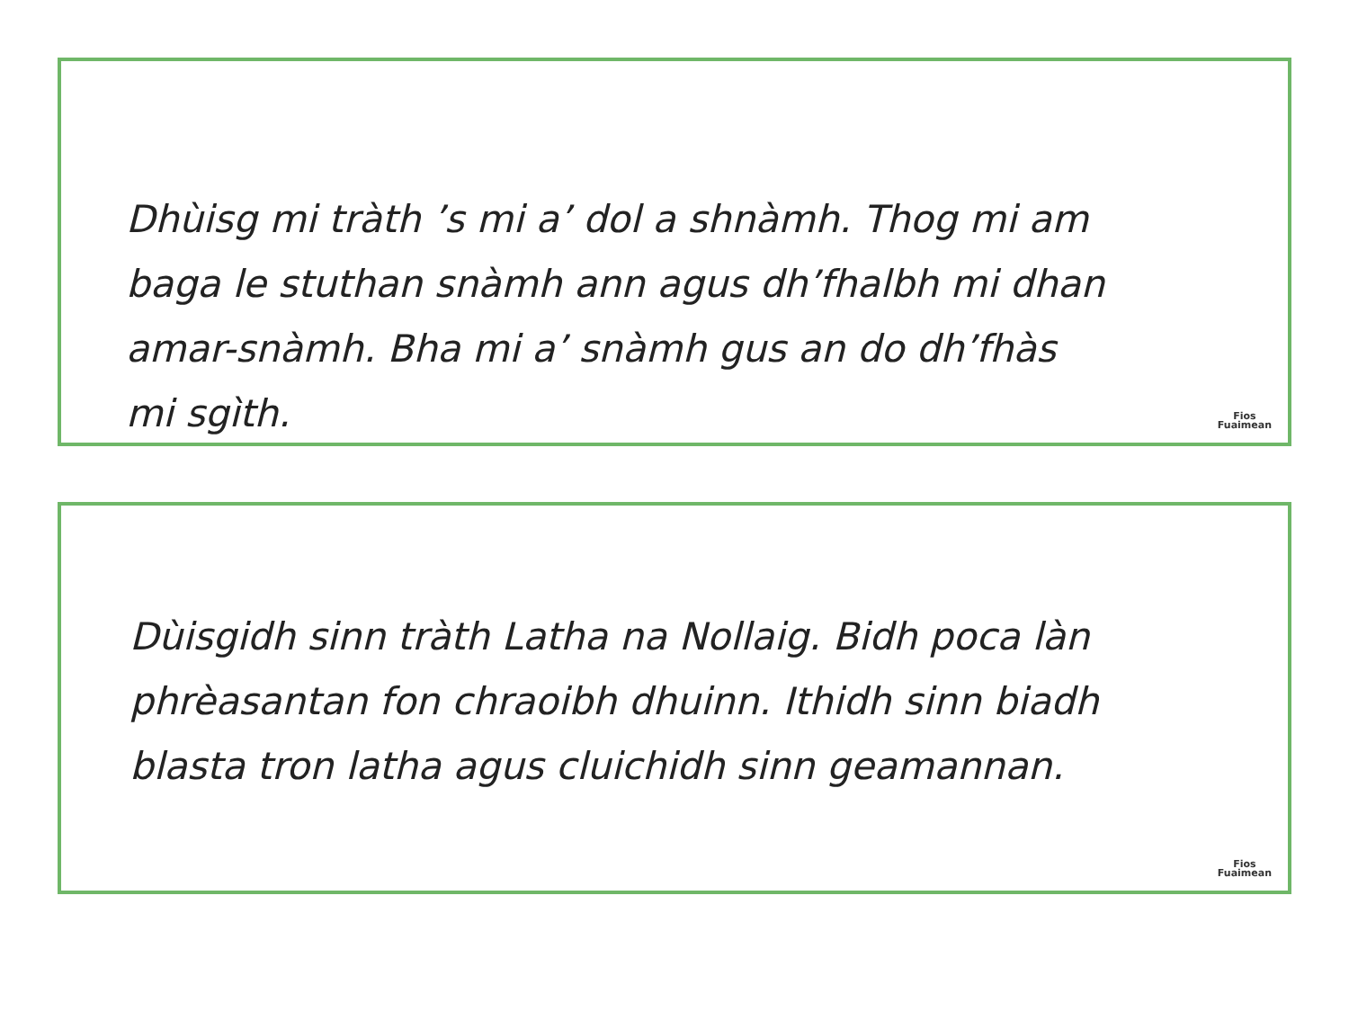Dhùisg mi tràth ’s mi a’ dol a shnàmh. Thog mi am
baga le stuthan snàmh ann agus dh’fhalbh mi dhan
amar-snàmh. Bha mi a’ snàmh gus an do dh’fhàs
mi sgìth.
Fios
Fuaimean
Dùisgidh sinn tràth Latha na Nollaig. Bidh poca làn
phrèasantan fon chraoibh dhuinn. Ithidh sinn biadh
blasta tron latha agus cluichidh sinn geamannan.
Fios
Fuaimean